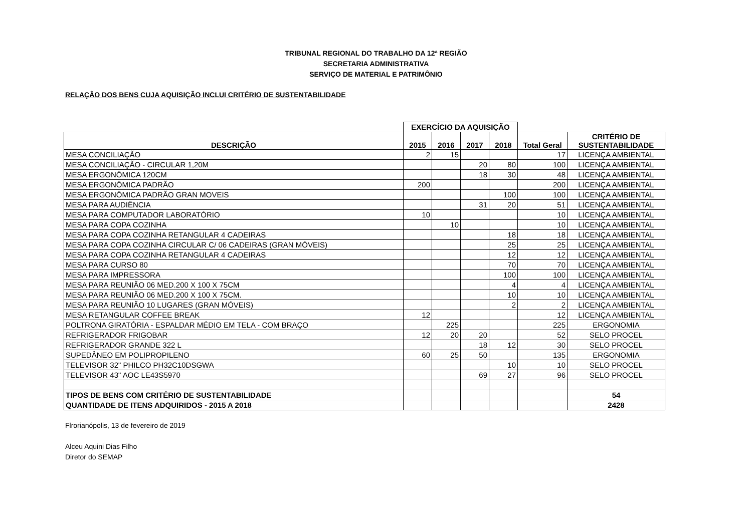TRIBUNAL REGIONAL DO TRABALHO DA 12ª REGIÃO
SECRETARIA ADMINISTRATIVA
SERVIÇO DE MATERIAL E PATRIMÔNIO
RELAÇÃO DOS BENS CUJA AQUISIÇÃO INCLUI CRITÉRIO DE SUSTENTABILIDADE
| | EXERCÍCIO DA AQUISIÇÃO | | | | | |
| --- | --- | --- | --- | --- | --- | --- |
| DESCRIÇÃO | 2015 | 2016 | 2017 | 2018 | Total Geral | CRITÉRIO DE SUSTENTABILIDADE |
| MESA CONCILIAÇÃO | 2 | 15 | | | 17 | LICENÇA AMBIENTAL |
| MESA CONCILIAÇÃO - CIRCULAR 1,20M | | | 20 | 80 | 100 | LICENÇA AMBIENTAL |
| MESA ERGONÔMICA 120CM | | | 18 | 30 | 48 | LICENÇA AMBIENTAL |
| MESA ERGONÔMICA PADRÃO | 200 | | | | 200 | LICENÇA AMBIENTAL |
| MESA ERGONÔMICA PADRÃO GRAN MOVEIS | | | | 100 | 100 | LICENÇA AMBIENTAL |
| MESA PARA AUDIÊNCIA | | | 31 | 20 | 51 | LICENÇA AMBIENTAL |
| MESA PARA COMPUTADOR LABORATÓRIO | 10 | | | | 10 | LICENÇA AMBIENTAL |
| MESA PARA COPA COZINHA | | 10 | | | 10 | LICENÇA AMBIENTAL |
| MESA PARA COPA COZINHA RETANGULAR 4 CADEIRAS | | | | 18 | 18 | LICENÇA AMBIENTAL |
| MESA PARA COPA COZINHA CIRCULAR C/ 06 CADEIRAS (GRAN MÓVEIS) | | | | 25 | 25 | LICENÇA AMBIENTAL |
| MESA PARA COPA COZINHA RETANGULAR 4 CADEIRAS | | | | 12 | 12 | LICENÇA AMBIENTAL |
| MESA PARA CURSO 80 | | | | 70 | 70 | LICENÇA AMBIENTAL |
| MESA PARA IMPRESSORA | | | | 100 | 100 | LICENÇA AMBIENTAL |
| MESA PARA REUNIÃO 06 MED.200 X 100 X 75CM | | | | 4 | 4 | LICENÇA AMBIENTAL |
| MESA PARA REUNIÃO 06 MED.200 X 100 X 75CM. | | | | 10 | 10 | LICENÇA AMBIENTAL |
| MESA PARA REUNIÃO 10 LUGARES (GRAN MÓVEIS) | | | | 2 | 2 | LICENÇA AMBIENTAL |
| MESA RETANGULAR COFFEE BREAK | 12 | | | | 12 | LICENÇA AMBIENTAL |
| POLTRONA GIRATÓRIA - ESPALDAR MÉDIO EM TELA - COM BRAÇO | | 225 | | | 225 | ERGONOMIA |
| REFRIGERADOR FRIGOBAR | 12 | 20 | 20 | | 52 | SELO PROCEL |
| REFRIGERADOR GRANDE 322 L | | | 18 | 12 | 30 | SELO PROCEL |
| SUPEDÂNEO EM POLIPROPILENO | 60 | 25 | 50 | | 135 | ERGONOMIA |
| TELEVISOR 32" PHILCO PH32C10DSGWA | | | | 10 | 10 | SELO PROCEL |
| TELEVISOR 43" AOC LE43S5970 | | | 69 | 27 | 96 | SELO PROCEL |
| TIPOS DE BENS COM CRITÉRIO DE SUSTENTABILIDADE | | | | | | 54 |
| QUANTIDADE DE ITENS ADQUIRIDOS - 2015 A 2018 | | | | | | 2428 |
Flrorianópolis, 13 de fevereiro de 2019
Alceu Aquini Dias Filho
Diretor do SEMAP